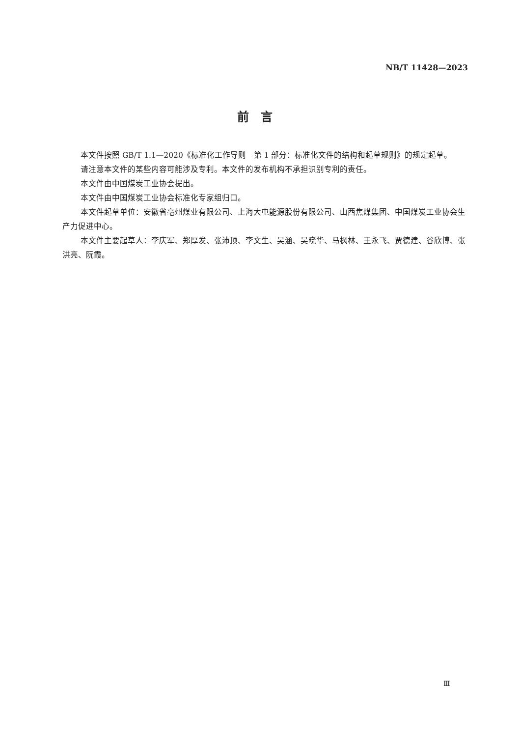NB/T 11428—2023
前言
本文件按照 GB/T 1.1—2020《标准化工作导则　第 1 部分：标准化文件的结构和起草规则》的规定起草。
请注意本文件的某些内容可能涉及专利。本文件的发布机构不承担识别专利的责任。
本文件由中国煤炭工业协会提出。
本文件由中国煤炭工业协会标准化专家组归口。
本文件起草单位：安徽省亳州煤业有限公司、上海大屯能源股份有限公司、山西焦煤集团、中国煤炭工业协会生产力促进中心。
本文件主要起草人：李庆军、郑厚发、张沛顶、李文生、吴涵、吴晓华、马枫林、王永飞、贾德建、谷欣博、张洪亮、阮霞。
Ⅲ